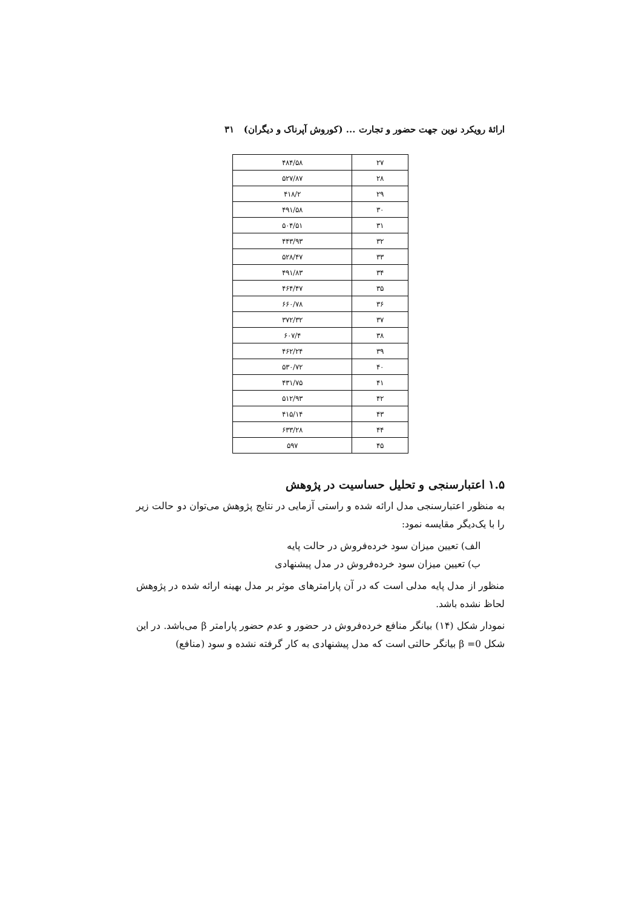ارائهٔ رویکرد نوین جهت حضور و تجارت ... (کوروش آپرناک و دیگران) ۳۱
| ۲۷ | ۴۸۴/۵۸ |
| ۲۸ | ۵۲۷/۸۷ |
| ۲۹ | ۴۱۸/۲ |
| ۳۰ | ۴۹۱/۵۸ |
| ۳۱ | ۵۰۴/۵۱ |
| ۳۲ | ۴۴۳/۹۳ |
| ۳۳ | ۵۲۸/۴۷ |
| ۳۴ | ۴۹۱/۸۳ |
| ۳۵ | ۴۶۴/۴۷ |
| ۳۶ | ۶۶۰/۷۸ |
| ۳۷ | ۳۷۲/۳۲ |
| ۳۸ | ۶۰۷/۴ |
| ۳۹ | ۴۶۲/۲۴ |
| ۴۰ | ۵۳۰/۷۲ |
| ۴۱ | ۴۳۱/۷۵ |
| ۴۲ | ۵۱۲/۹۳ |
| ۴۳ | ۴۱۵/۱۴ |
| ۴۴ | ۶۳۳/۲۸ |
| ۴۵ | ۵۹۷ |
۱.۵ اعتبارسنجی و تحلیل حساسیت در پژوهش
به منظور اعتبارسنجی مدل ارائه شده و راستی آزمایی در نتایج پژوهش می‌توان دو حالت زیر را با یک‌دیگر مقایسه نمود:
الف) تعیین میزان سود خرده‌فروش در حالت پایه
ب) تعیین میزان سود خرده‌فروش در مدل پیشنهادی
منظور از مدل پایه مدلی است که در آن پارامترهای موثر بر مدل بهینه ارائه شده در پژوهش لحاظ نشده باشد.
نمودار شکل (۱۴) بیانگر منافع خرده‌فروش در حضور و عدم حضور پارامتر β می‌باشد. در این شکل β =0 بیانگر حالتی است که مدل پیشنهادی به کار گرفته نشده و سود (منافع)